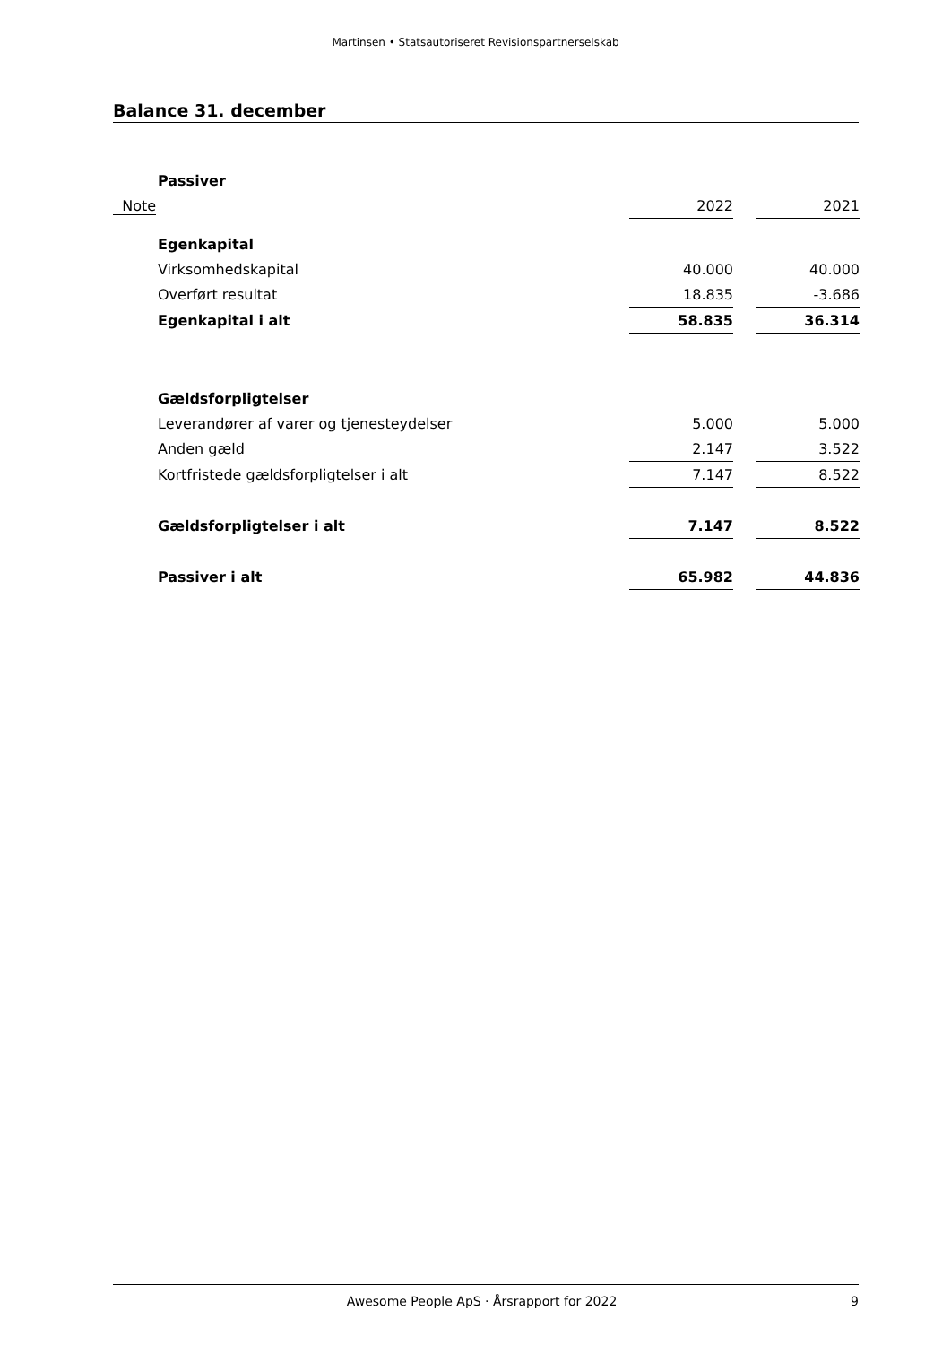Martinsen • Statsautoriseret Revisionspartnerselskab
Balance 31. december
| | Passiver | | | |
| Note | | 2022 | | 2021 |
| | Egenkapital | | | |
| | Virksomhedskapital | 40.000 | | 40.000 |
| | Overført resultat | 18.835 | | -3.686 |
| | Egenkapital i alt | 58.835 | | 36.314 |
| | Gældsforpligtelser | | | |
| | Leverandører af varer og tjenesteydelser | 5.000 | | 5.000 |
| | Anden gæld | 2.147 | | 3.522 |
| | Kortfristede gældsforpligtelser i alt | 7.147 | | 8.522 |
| | Gældsforpligtelser i alt | 7.147 | | 8.522 |
| | Passiver i alt | 65.982 | | 44.836 |
Awesome People ApS · Årsrapport for 2022 9